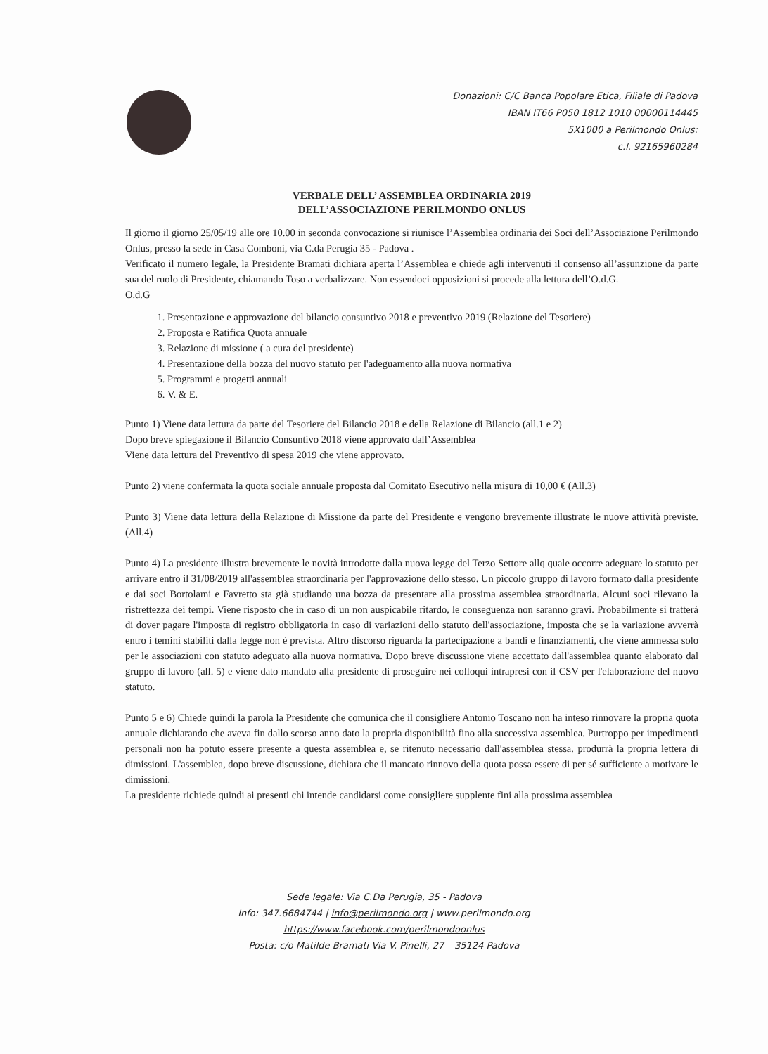Donazioni: C/C Banca Popolare Etica, Filiale di Padova
IBAN IT66 P050 1812 1010 00000114445
5X1000 a Perilmondo Onlus:
c.f. 92165960284
VERBALE DELL’ ASSEMBLEA ORDINARIA 2019
DELL’ASSOCIAZIONE PERILMONDO ONLUS
Il giorno il giorno 25/05/19 alle ore 10.00 in seconda convocazione si riunisce l’Assemblea ordinaria dei Soci dell’Associazione Perilmondo Onlus, presso la sede in Casa Comboni, via C.da Perugia 35 - Padova .
Verificato il numero legale, la Presidente Bramati dichiara aperta l’Assemblea e chiede agli intervenuti il consenso all’assunzione da parte sua del ruolo di Presidente, chiamando Toso a verbalizzare. Non essendoci opposizioni si procede alla lettura dell’O.d.G.
O.d.G
1. Presentazione e approvazione del bilancio consuntivo 2018 e preventivo 2019 (Relazione del Tesoriere)
2. Proposta e Ratifica Quota annuale
3. Relazione di missione ( a cura del presidente)
4. Presentazione della bozza del nuovo statuto per l'adeguamento alla nuova normativa
5. Programmi e progetti annuali
6. V. & E.
Punto 1) Viene data lettura da parte del Tesoriere del Bilancio 2018 e della Relazione di Bilancio (all.1 e 2)
Dopo breve spiegazione il Bilancio Consuntivo 2018 viene approvato dall’Assemblea
Viene data lettura del Preventivo di spesa 2019 che viene approvato.
Punto 2) viene confermata la quota sociale annuale proposta dal Comitato Esecutivo nella misura di 10,00 € (All.3)
Punto 3) Viene data lettura della Relazione di Missione da parte del Presidente e vengono brevemente illustrate le nuove attività previste. (All.4)
Punto 4) La presidente illustra brevemente le novità introdotte dalla nuova legge del Terzo Settore allq quale occorre adeguare lo statuto per arrivare entro il 31/08/2019 all'assemblea straordinaria per l'approvazione dello stesso. Un piccolo gruppo di lavoro formato dalla presidente e dai soci Bortolami e Favretto sta già studiando una bozza da presentare alla prossima assemblea straordinaria. Alcuni soci rilevano la ristrettezza dei tempi. Viene risposto che in caso di un non auspicabile ritardo, le conseguenza non saranno gravi. Probabilmente si tratterà di dover pagare l'imposta di registro obbligatoria in caso di variazioni dello statuto dell'associazione, imposta che se la variazione avverrà entro i temini stabiliti dalla legge non è prevista. Altro discorso riguarda la partecipazione a bandi e finanziamenti, che viene ammessa solo per le associazioni con statuto adeguato alla nuova normativa. Dopo breve discussione viene accettato dall'assemblea quanto elaborato dal gruppo di lavoro (all. 5) e viene dato mandato alla presidente di proseguire nei colloqui intrapresi con il CSV per l'elaborazione del nuovo statuto.
Punto 5 e 6) Chiede quindi la parola la Presidente che comunica che il consigliere Antonio Toscano non ha inteso rinnovare la propria quota annuale dichiarando che aveva fin dallo scorso anno dato la propria disponibilità fino alla successiva assemblea. Purtroppo per impedimenti personali non ha potuto essere presente a questa assemblea e, se ritenuto necessario dall'assemblea stessa. produrrà la propria lettera di dimissioni. L'assemblea, dopo breve discussione, dichiara che il mancato rinnovo della quota possa essere di per sé sufficiente a motivare le dimissioni.
La presidente richiede quindi ai presenti chi intende candidarsi come consigliere supplente fini alla prossima assemblea
Sede legale: Via C.Da Perugia, 35 - Padova
Info: 347.6684744 | info@perilmondo.org | www.perilmondo.org
https://www.facebook.com/perilmondoonlus
Posta: c/o Matilde Bramati Via V. Pinelli, 27 – 35124 Padova